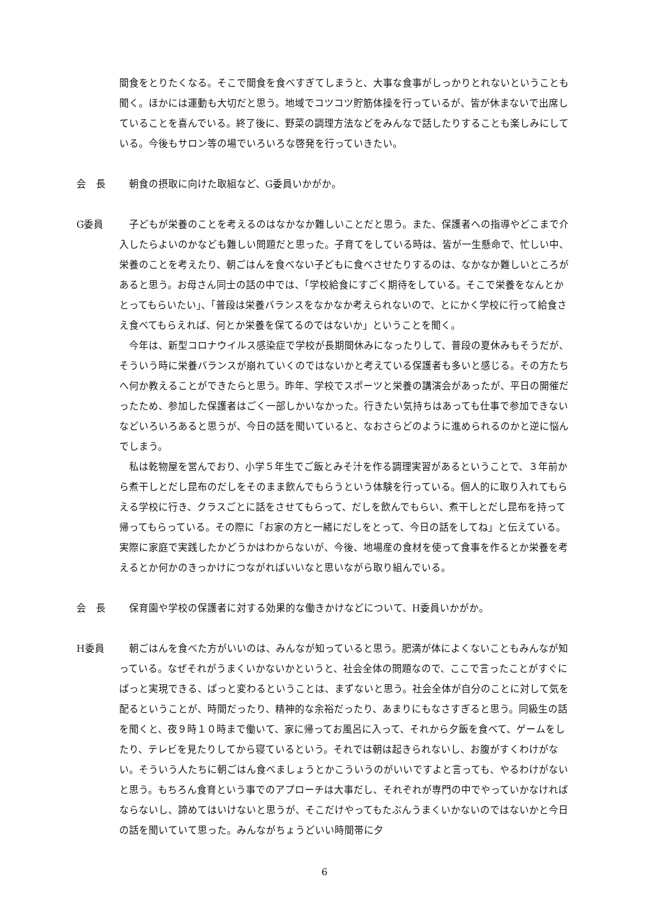間食をとりたくなる。そこで間食を食べすぎてしまうと、大事な食事がしっかりとれないということも聞く。ほかには運動も大切だと思う。地域でコツコツ貯筋体操を行っているが、皆が休まないで出席していることを喜んでいる。終了後に、野菜の調理方法などをみんなで話したりすることも楽しみにしている。今後もサロン等の場でいろいろな啓発を行っていきたい。
会　長 朝食の摂取に向けた取組など、G委員いかがか。
G委員 子どもが栄養のことを考えるのはなかなか難しいことだと思う。また、保護者への指導やどこまで介入したらよいのかなども難しい問題だと思った。子育てをしている時は、皆が一生懸命で、忙しい中、栄養のことを考えたり、朝ごはんを食べない子どもに食べさせたりするのは、なかなか難しいところがあると思う。お母さん同士の話の中では、「学校給食にすごく期待をしている。そこで栄養をなんとかとってもらいたい」、「普段は栄養バランスをなかなか考えられないので、とにかく学校に行って給食さえ食べてもらえれば、何とか栄養を保てるのではないか」ということを聞く。
今年は、新型コロナウイルス感染症で学校が長期間休みになったりして、普段の夏休みもそうだが、そういう時に栄養バランスが崩れていくのではないかと考えている保護者も多いと感じる。その方たちへ何か教えることができたらと思う。昨年、学校でスポーツと栄養の講演会があったが、平日の開催だったため、参加した保護者はごく一部しかいなかった。行きたい気持ちはあっても仕事で参加できないなどいろいろあると思うが、今日の話を聞いていると、なおさらどのように進められるのかと逆に悩んでしまう。
私は乾物屋を営んでおり、小学５年生でご飯とみそ汁を作る調理実習があるということで、３年前から煮干しとだし昆布のだしをそのまま飲んでもらうという体験を行っている。個人的に取り入れてもらえる学校に行き、クラスごとに話をさせてもらって、だしを飲んでもらい、煮干しとだし昆布を持って帰ってもらっている。その際に「お家の方と一緒にだしをとって、今日の話をしてね」と伝えている。実際に家庭で実践したかどうかはわからないが、今後、地場産の食材を使って食事を作るとか栄養を考えるとか何かのきっかけにつながればいいなと思いながら取り組んでいる。
会　長 保育園や学校の保護者に対する効果的な働きかけなどについて、H委員いかがか。
H委員 朝ごはんを食べた方がいいのは、みんなが知っていると思う。肥満が体によくないこともみんなが知っている。なぜそれがうまくいかないかというと、社会全体の問題なので、ここで言ったことがすぐにぱっと実現できる、ぱっと変わるということは、まずないと思う。社会全体が自分のことに対して気を配るということが、時間だったり、精神的な余裕だったり、あまりにもなさすぎると思う。同級生の話を聞くと、夜９時１０時まで働いて、家に帰ってお風呂に入って、それから夕飯を食べて、ゲームをしたり、テレビを見たりしてから寝ているという。それでは朝は起きられないし、お腹がすくわけがない。そういう人たちに朝ごはん食べましょうとかこういうのがいいですよと言っても、やるわけがないと思う。もちろん食育という事でのアプローチは大事だし、それぞれが専門の中でやっていかなければならないし、諦めてはいけないと思うが、そこだけやってもたぶんうまくいかないのではないかと今日の話を聞いていて思った。みんながちょうどいい時間帯に夕
6